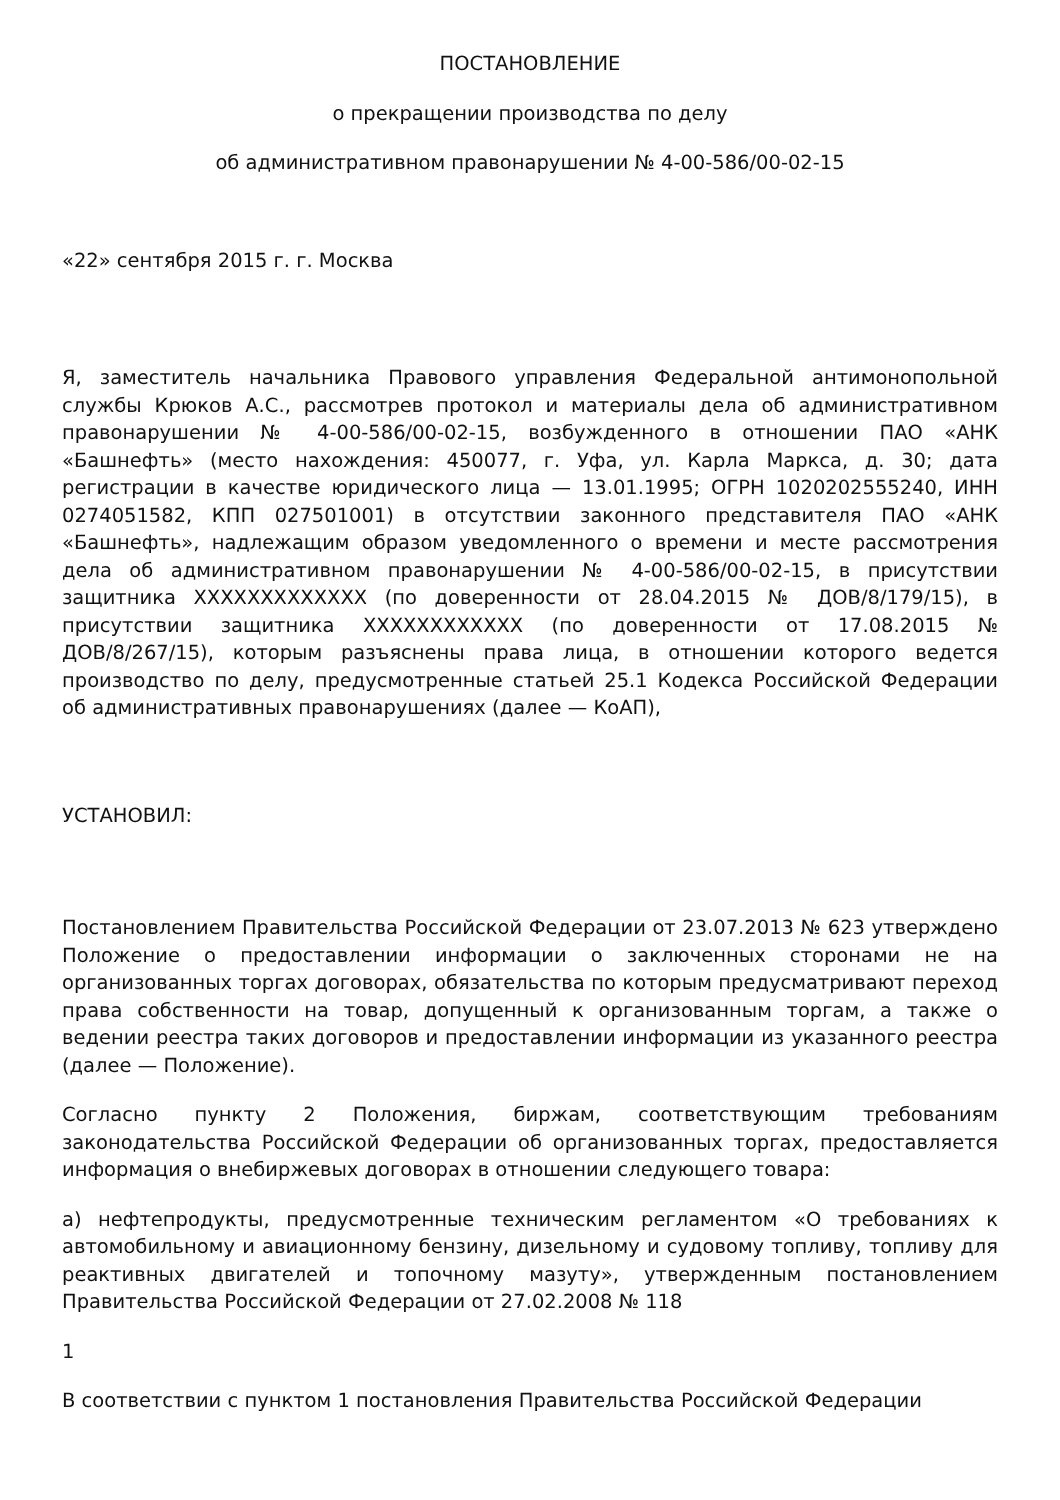ПОСТАНОВЛЕНИЕ
о прекращении производства по делу
об административном правонарушении № 4-00-586/00-02-15
«22» сентября 2015 г. г. Москва
Я, заместитель начальника Правового управления Федеральной антимонопольной службы Крюков А.С., рассмотрев протокол и материалы дела об административном правонарушении № 4-00-586/00-02-15, возбужденного в отношении ПАО «АНК «Башнефть» (место нахождения: 450077, г. Уфа, ул. Карла Маркса, д. 30; дата регистрации в качестве юридического лица — 13.01.1995; ОГРН 1020202555240, ИНН 0274051582, КПП 027501001) в отсутствии законного представителя ПАО «АНК «Башнефть», надлежащим образом уведомленного о времени и месте рассмотрения дела об административном правонарушении № 4-00-586/00-02-15, в присутствии защитника XXXXXXXXXXXXX (по доверенности от 28.04.2015 № ДОВ/8/179/15), в присутствии защитника XXXXXXXXXXXX (по доверенности от 17.08.2015 № ДОВ/8/267/15), которым разъяснены права лица, в отношении которого ведется производство по делу, предусмотренные статьей 25.1 Кодекса Российской Федерации об административных правонарушениях (далее — КоАП),
УСТАНОВИЛ:
Постановлением Правительства Российской Федерации от 23.07.2013 № 623 утверждено Положение о предоставлении информации о заключенных сторонами не на организованных торгах договорах, обязательства по которым предусматривают переход права собственности на товар, допущенный к организованным торгам, а также о ведении реестра таких договоров и предоставлении информации из указанного реестра (далее — Положение).
Согласно пункту 2 Положения, биржам, соответствующим требованиям законодательства Российской Федерации об организованных торгах, предоставляется информация о внебиржевых договорах в отношении следующего товара:
а) нефтепродукты, предусмотренные техническим регламентом «О требованиях к автомобильному и авиационному бензину, дизельному и судовому топливу, топливу для реактивных двигателей и топочному мазуту», утвержденным постановлением Правительства Российской Федерации от 27.02.2008 № 118
1
В соответствии с пунктом 1 постановления Правительства Российской Федерации